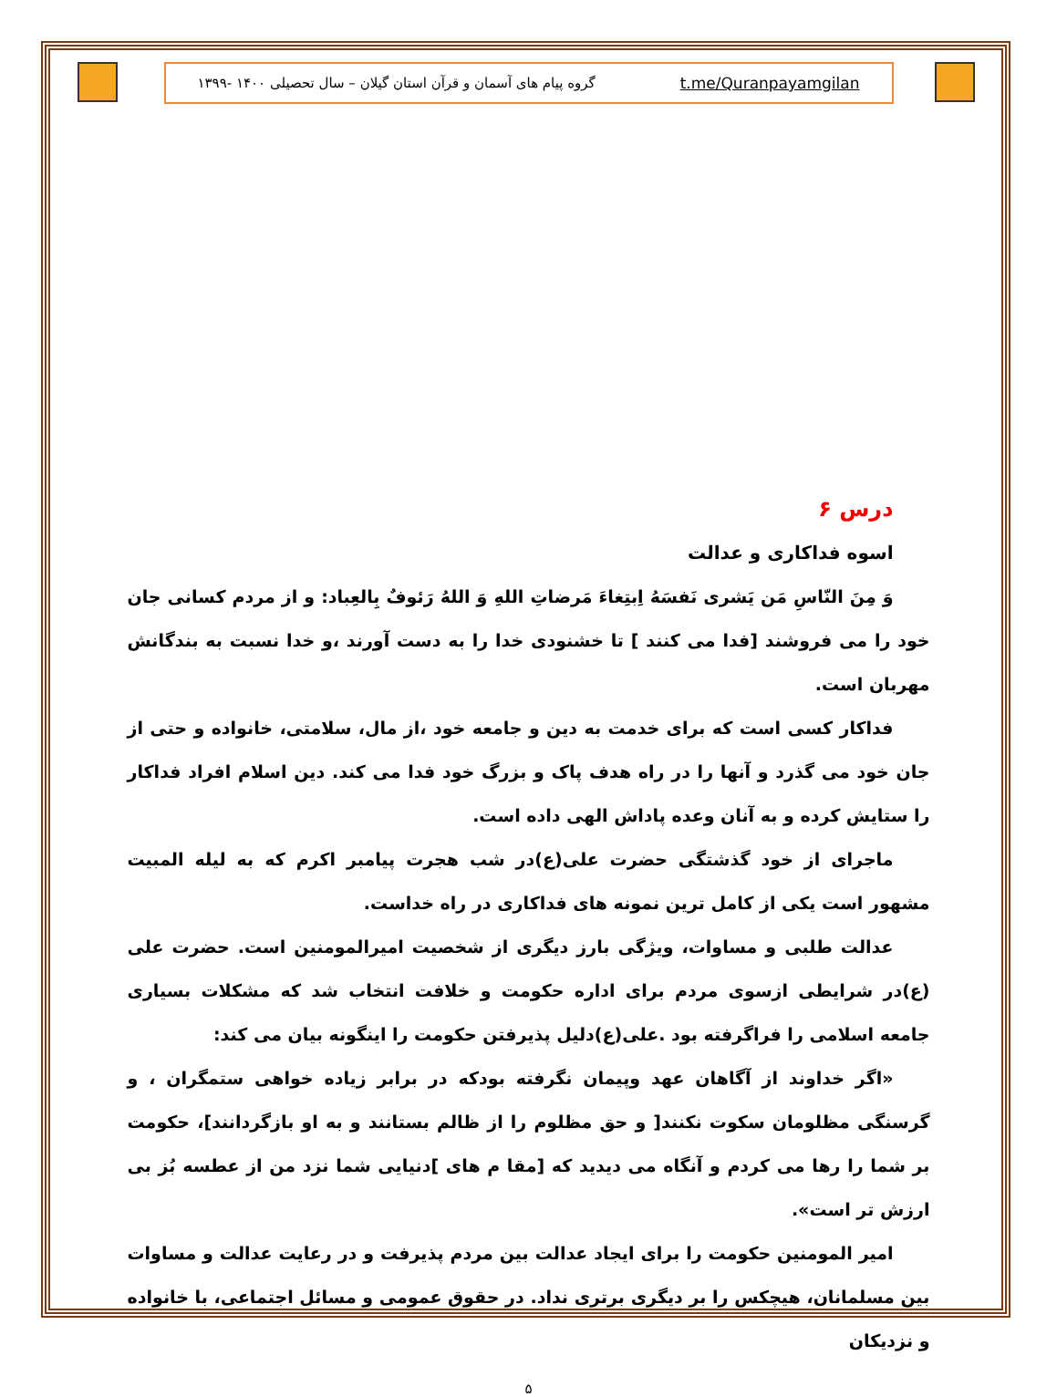t.me/Quranpayamgilan گروه پیام های آسمان و قرآن استان گیلان – سال تحصیلی ۱۴۰۰ -۱۳۹۹
درس ۶
اسوه فداکاری و عدالت
وَ مِنَ النّاسِ مَن یَشری نَفسَهُ اِبتِغاءَ مَرضاتِ اللهِ وَ اللهُ رَئوفٌ بِالعِباد: و از مردم کسانی جان خود را می فروشند [فدا می کنند ] تا خشنودی خدا را به دست آورند ،و خدا نسبت به بندگانش مهربان است.
فداکار کسی است که برای خدمت به دین و جامعه خود ،از مال، سلامتی، خانواده و حتی از جان خود می گذرد و آنها را در راه هدف پاک و بزرگ خود فدا می کند. دین اسلام افراد فداکار را ستایش کرده و به آنان وعده پاداش الهی داده است.
ماجرای از خود گذشتگی حضرت علی(ع)در شب هجرت پیامبر اکرم که به لیله المبیت مشهور است یکی از کامل ترین نمونه های فداکاری در راه خداست.
عدالت طلبی و مساوات، ویژگی بارز دیگری از شخصیت امیرالمومنین است. حضرت علی (ع)در شرایطی ازسوی مردم برای اداره حکومت و خلافت انتخاب شد که مشکلات بسیاری جامعه اسلامی را فراگرفته بود .علی(ع)دلیل پذیرفتن حکومت را اینگونه بیان می کند:
«اگر خداوند از آگاهان عهد وپیمان نگرفته بودکه در برابر زیاده خواهی ستمگران ، و گرسنگی مظلومان سکوت نکنند[ و حق مظلوم را از ظالم بستانند و به او بازگردانند]، حکومت بر شما را رها می کردم و آنگاه می دیدید که [مقا م های ]دنیایی شما نزد من از عطسه بُز بی ارزش تر است».
امیر المومنین حکومت را برای ایجاد عدالت بین مردم پذیرفت و در رعایت عدالت و مساوات بین مسلمانان، هیچکس را بر دیگری برتری نداد. در حقوق عمومی و مسائل اجتماعی، با خانواده و نزدیکان
۵